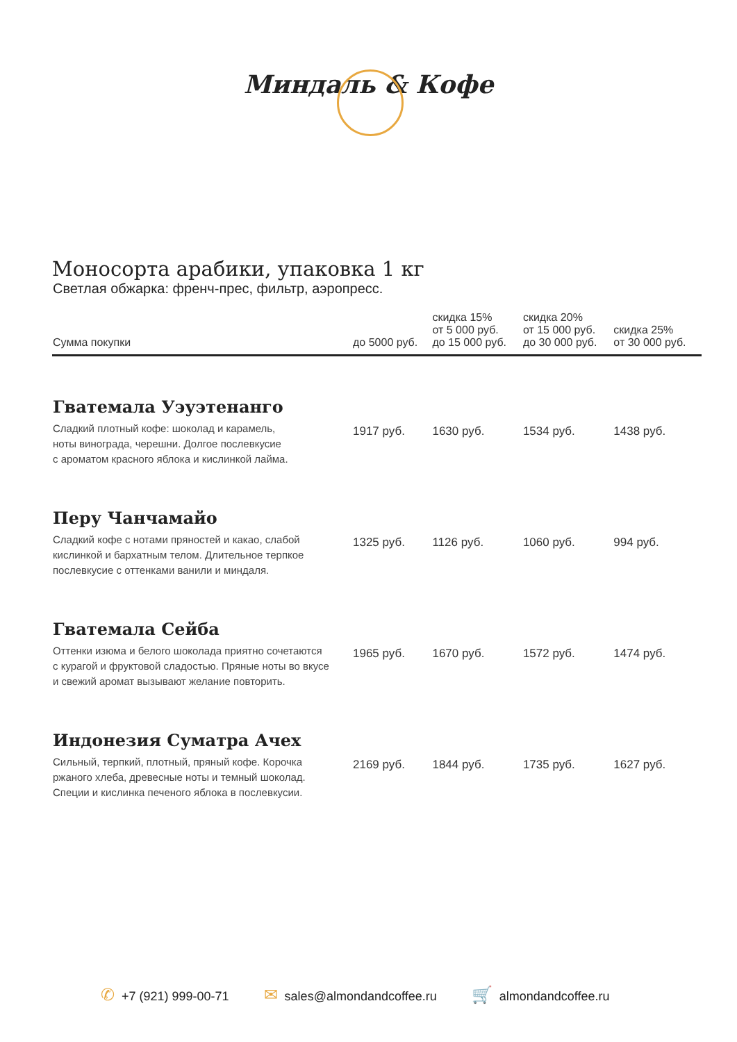Миндаль & Кофе
Моносорта арабики, упаковка 1 кг
Светлая обжарка: френч-прес, фильтр, аэропресс.
| Сумма покупки | до 5000 руб. | скидка 15% от 5 000 руб. до 15 000 руб. | скидка 20% от 15 000 руб. до 30 000 руб. | скидка 25% от 30 000 руб. |
| --- | --- | --- | --- | --- |
| Гватемала Уэуэтенанго Сладкий плотный кофе: шоколад и карамель, ноты винограда, черешни. Долгое послевкусие с ароматом красного яблока и кислинкой лайма. | 1917 руб. | 1630 руб. | 1534 руб. | 1438 руб. |
| Перу Чанчамайо Сладкий кофе с нотами пряностей и какао, слабой кислинкой и бархатным телом. Длительное терпкое послевкусие с оттенками ванили и миндаля. | 1325 руб. | 1126 руб. | 1060 руб. | 994 руб. |
| Гватемала Сейба Оттенки изюма и белого шоколада приятно сочетаются с курагой и фруктовой сладостью. Пряные ноты во вкусе и свежий аромат вызывают желание повторить. | 1965 руб. | 1670 руб. | 1572 руб. | 1474 руб. |
| Индонезия Суматра Ачех Сильный, терпкий, плотный, пряный кофе. Корочка ржаного хлеба, древесные ноты и темный шоколад. Специи и кислинка печеного яблока в послевкусии. | 2169 руб. | 1844 руб. | 1735 руб. | 1627 руб. |
✆ +7 (921) 999-00-71
✉ sales@almondandcoffee.ru
🛒 almondandcoffee.ru